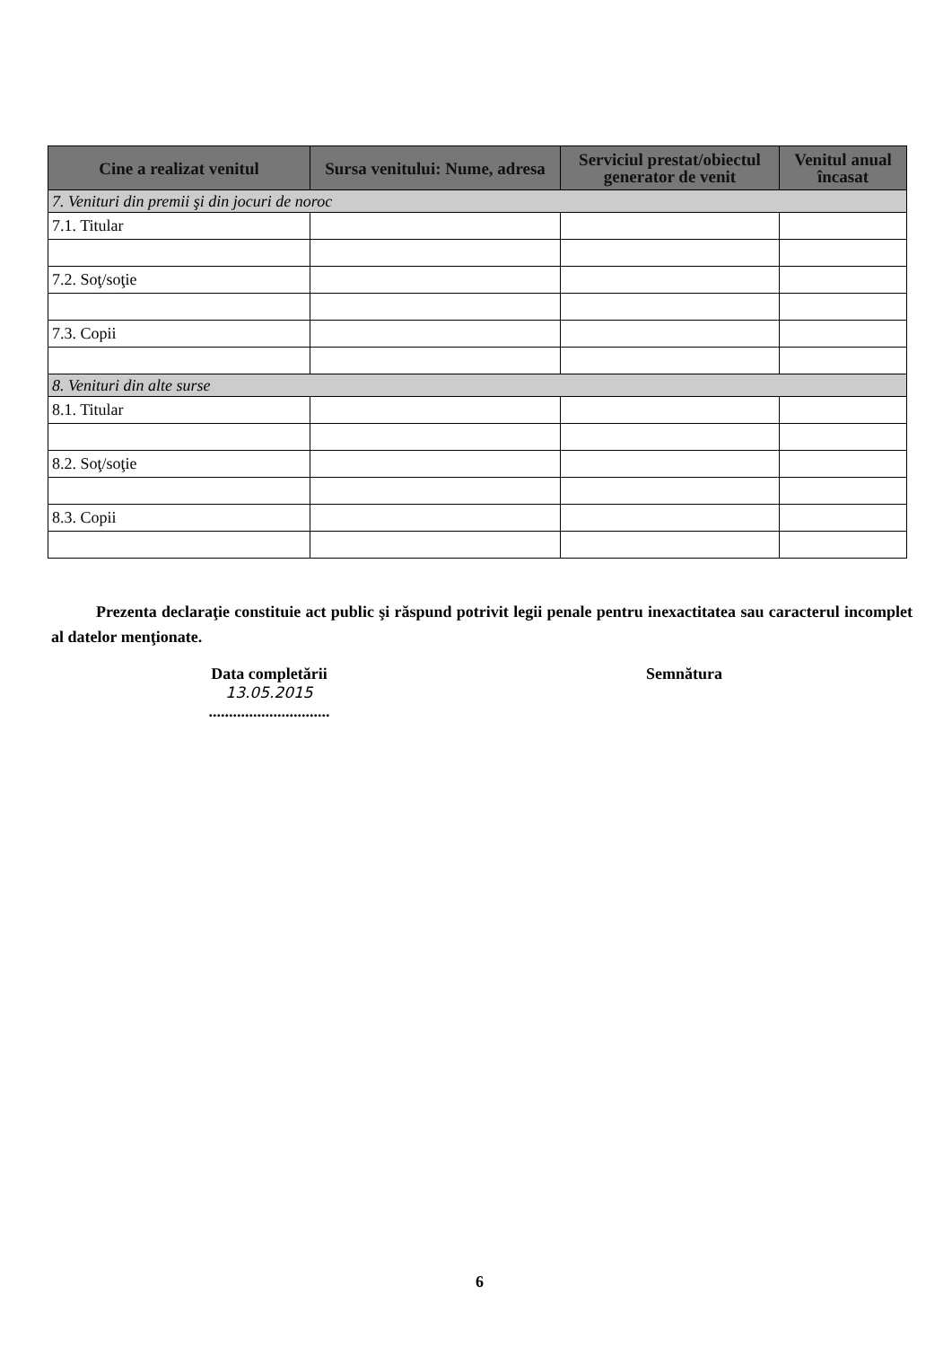| Cine a realizat venitul | Sursa venitului: Nume, adresa | Serviciul prestat/obiectul generator de venit | Venitul anual încasat |
| --- | --- | --- | --- |
| 7. Venituri din premii şi din jocuri de noroc | | | |
| 7.1. Titular | | | |
| 7.2. Soţ/soţie | | | |
| 7.3. Copii | | | |
| 8. Venituri din alte surse | | | |
| 8.1. Titular | | | |
| 8.2. Soţ/soţie | | | |
| 8.3. Copii | | | |
Prezenta declaraţie constituie act public şi răspund potrivit legii penale pentru inexactitatea sau caracterul incomplet al datelor menţionate.
Data completării
13.05.2015
..............................
Semnătura
6